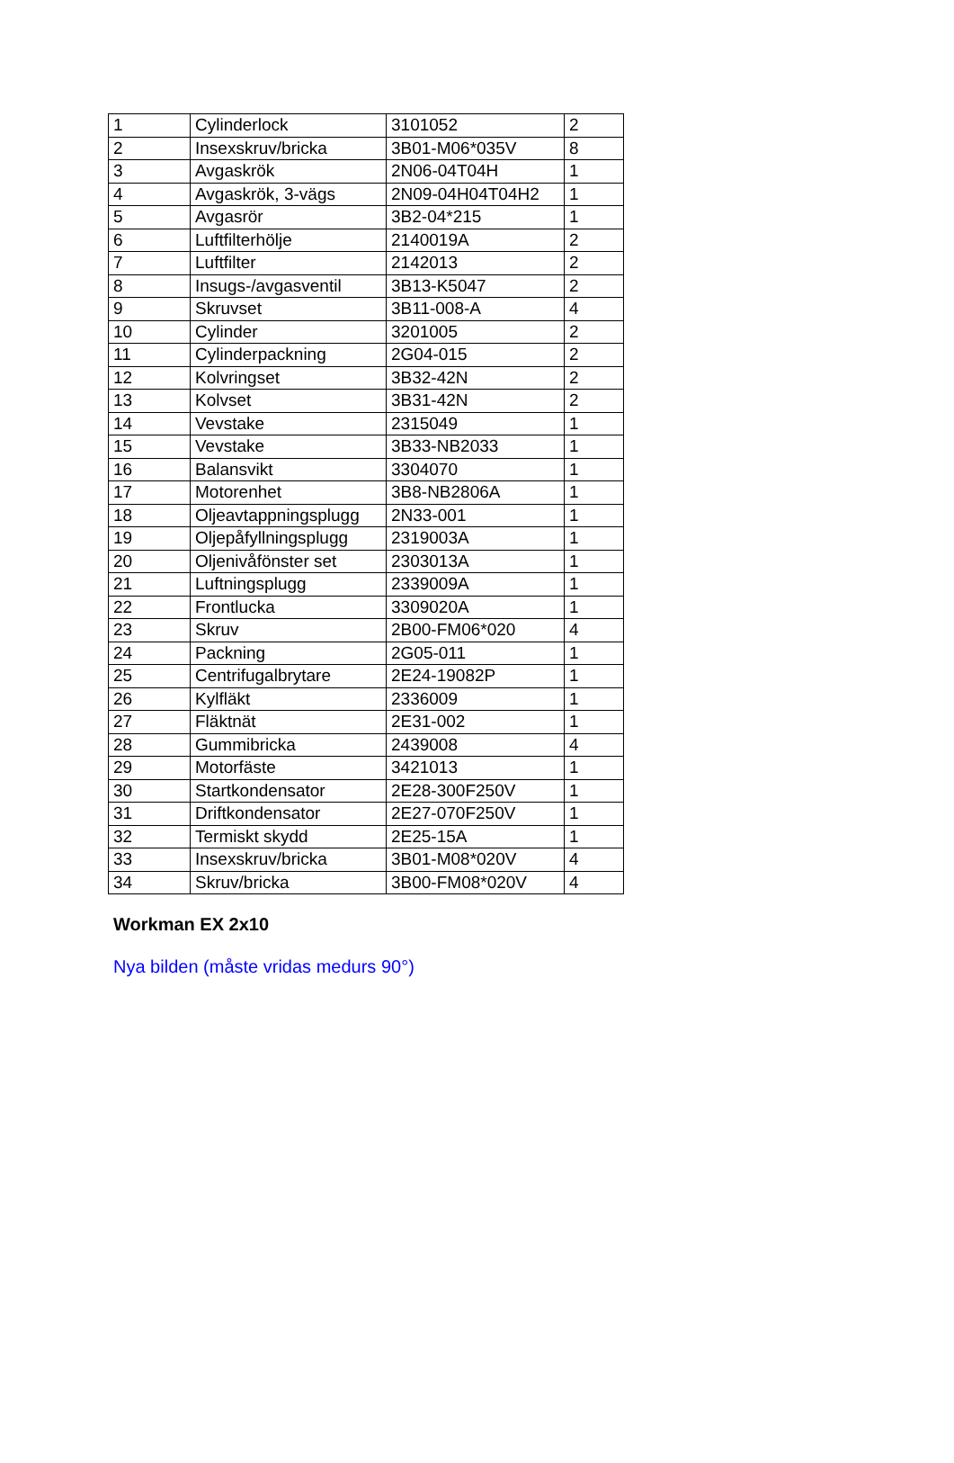| 1 | Cylinderlock | 3101052 | 2 |
| 2 | Insexskruv/bricka | 3B01-M06*035V | 8 |
| 3 | Avgaskrök | 2N06-04T04H | 1 |
| 4 | Avgaskrök, 3-vägs | 2N09-04H04T04H2 | 1 |
| 5 | Avgasrör | 3B2-04*215 | 1 |
| 6 | Luftfilterhölje | 2140019A | 2 |
| 7 | Luftfilter | 2142013 | 2 |
| 8 | Insugs-/avgasventil | 3B13-K5047 | 2 |
| 9 | Skruvset | 3B11-008-A | 4 |
| 10 | Cylinder | 3201005 | 2 |
| 11 | Cylinderpackning | 2G04-015 | 2 |
| 12 | Kolvringset | 3B32-42N | 2 |
| 13 | Kolvset | 3B31-42N | 2 |
| 14 | Vevstake | 2315049 | 1 |
| 15 | Vevstake | 3B33-NB2033 | 1 |
| 16 | Balansvikt | 3304070 | 1 |
| 17 | Motorenhet | 3B8-NB2806A | 1 |
| 18 | Oljeavtappningsplugg | 2N33-001 | 1 |
| 19 | Oljepåfyllningsplugg | 2319003A | 1 |
| 20 | Oljenivåfönster set | 2303013A | 1 |
| 21 | Luftningsplugg | 2339009A | 1 |
| 22 | Frontlucka | 3309020A | 1 |
| 23 | Skruv | 2B00-FM06*020 | 4 |
| 24 | Packning | 2G05-011 | 1 |
| 25 | Centrifugalbrytare | 2E24-19082P | 1 |
| 26 | Kylfläkt | 2336009 | 1 |
| 27 | Fläktnät | 2E31-002 | 1 |
| 28 | Gummibricka | 2439008 | 4 |
| 29 | Motorfäste | 3421013 | 1 |
| 30 | Startkondensator | 2E28-300F250V | 1 |
| 31 | Driftkondensator | 2E27-070F250V | 1 |
| 32 | Termiskt skydd | 2E25-15A | 1 |
| 33 | Insexskruv/bricka | 3B01-M08*020V | 4 |
| 34 | Skruv/bricka | 3B00-FM08*020V | 4 |
Workman EX 2x10
Nya bilden (måste vridas medurs 90°)